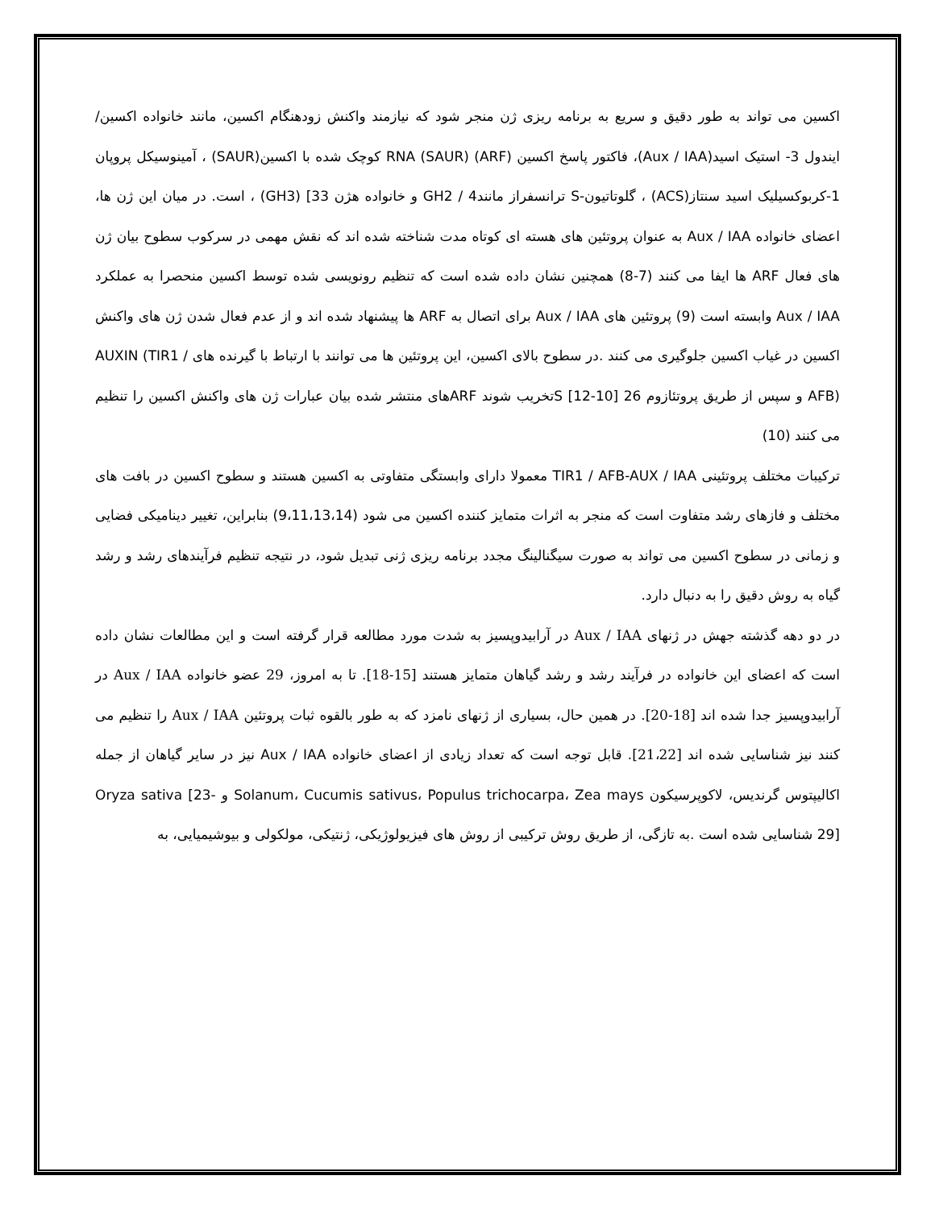اکسین می تواند به طور دقیق و سریع به برنامه ریزی ژن منجر شود که نیازمند واکنش زودهنگام اکسین، مانند خانواده اکسین/ ایندول 3- استیک اسید(Aux / IAA)، فاکتور پاسخ اکسین (ARF) RNA (SAUR) کوچک شده با اکسین(SAUR) ، آمینوسیکل پروپان 1-کربوکسیلیک اسید سنتاز(ACS) ، گلوتاتیون-S ترانسفراز مانند4 / GH2 و خانواده هژن 33] (GH3) ، است. در میان این ژن ها، اعضای خانواده Aux / IAA به عنوان پروتئین های هسته ای کوتاه مدت شناخته شده اند که نقش مهمی در سرکوب سطوح بیان ژن های فعال ARF ها ایفا می کنند (7-8) همچنین نشان داده شده است که تنظیم رونویسی شده توسط اکسین منحصرا به عملکرد Aux / IAA وابسته است (9) پروتئین های Aux / IAA برای اتصال به ARF ها پیشنهاد شده اند و از عدم فعال شدن ژن های واکنش اکسین در غیاب اکسین جلوگیری می کنند .در سطوح بالای اکسین، این پروتئین ها می توانند با ارتباط با گیرنده های AUXIN (TIR1 / AFB) و سپس از طریق پروتئازوم 26 [10-12] Sتخریب شوند ARFهای منتشر شده بیان عبارات ژن های واکنش اکسین را تنظیم می کنند (10)
ترکیبات مختلف پروتئینی TIR1 / AFB-AUX / IAA معمولا دارای وابستگی متفاوتی به اکسین هستند و سطوح اکسین در بافت های مختلف و فازهای رشد متفاوت است که منجر به اثرات متمایز کننده اکسین می شود (9،11،13،14) بنابراین، تغییر دینامیکی فضایی و زمانی در سطوح اکسین می تواند به صورت سیگنالینگ مجدد برنامه ریزی ژنی تبدیل شود، در نتیجه تنظیم فرآیندهای رشد و رشد گیاه به روش دقیق را به دنبال دارد.
در دو دهه گذشته جهش در ژنهای Aux / IAA در آرابیدوپسیز به شدت مورد مطالعه قرار گرفته است و این مطالعات نشان داده است که اعضای این خانواده در فرآیند رشد و رشد گیاهان متمایز هستند [15-18]. تا به امروز، 29 عضو خانواده Aux / IAA در آرابیدوپسیز جدا شده اند [18-20]. در همین حال، بسیاری از ژنهای نامزد که به طور بالقوه ثبات پروتئین Aux / IAA را تنظیم می کنند نیز شناسایی شده اند [21،22]. قابل توجه است که تعداد زیادی از اعضای خانواده Aux / IAA نیز در سایر گیاهان از جمله اکالیپتوس گرندیس، لاکوپرسیکون Solanum، Cucumis sativus، Populus trichocarpa، Zea mays و Oryza sativa [23-29] شناسایی شده است .به تازگی، از طریق روش ترکیبی از روش های فیزیولوژیکی، ژنتیکی، مولکولی و بیوشیمیایی، به